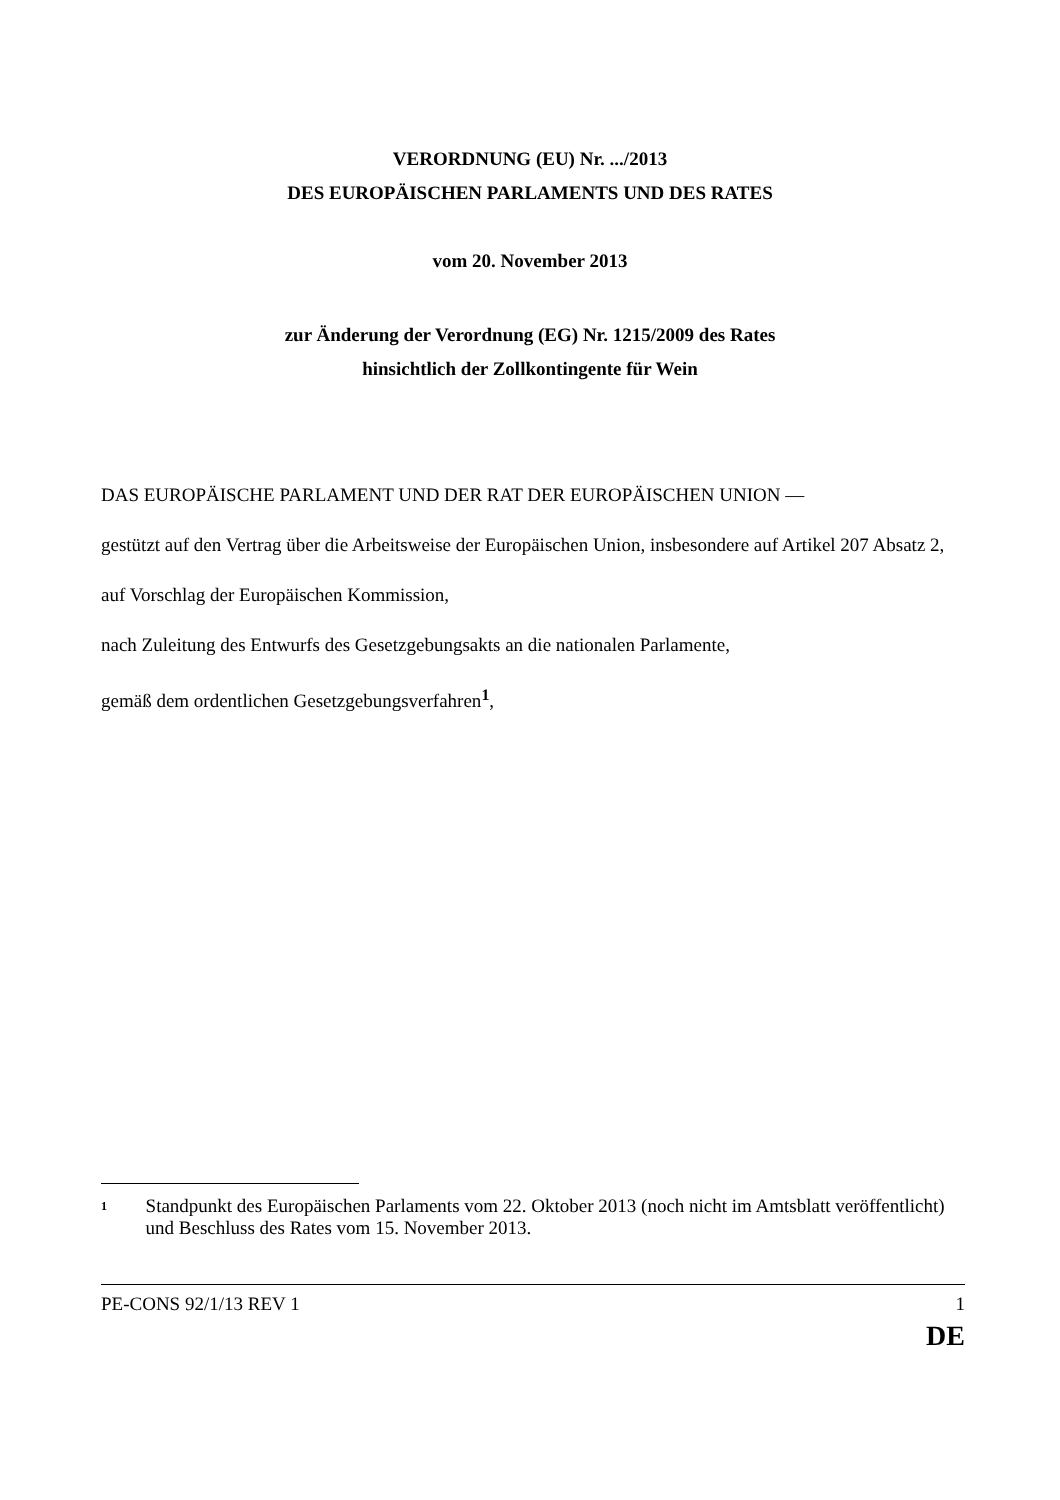VERORDNUNG (EU) Nr. .../2013
DES EUROPÄISCHEN PARLAMENTS UND DES RATES
vom 20. November 2013
zur Änderung der Verordnung (EG) Nr. 1215/2009 des Rates
hinsichtlich der Zollkontingente für Wein
DAS EUROPÄISCHE PARLAMENT UND DER RAT DER EUROPÄISCHEN UNION —
gestützt auf den Vertrag über die Arbeitsweise der Europäischen Union, insbesondere auf Artikel 207 Absatz 2,
auf Vorschlag der Europäischen Kommission,
nach Zuleitung des Entwurfs des Gesetzgebungsakts an die nationalen Parlamente,
gemäß dem ordentlichen Gesetzgebungsverfahren<sup>1</sup>,
1
Standpunkt des Europäischen Parlaments vom 22. Oktober 2013 (noch nicht im Amtsblatt veröffentlicht) und Beschluss des Rates vom 15. November 2013.
PE-CONS 92/1/13 REV 1 1
DE